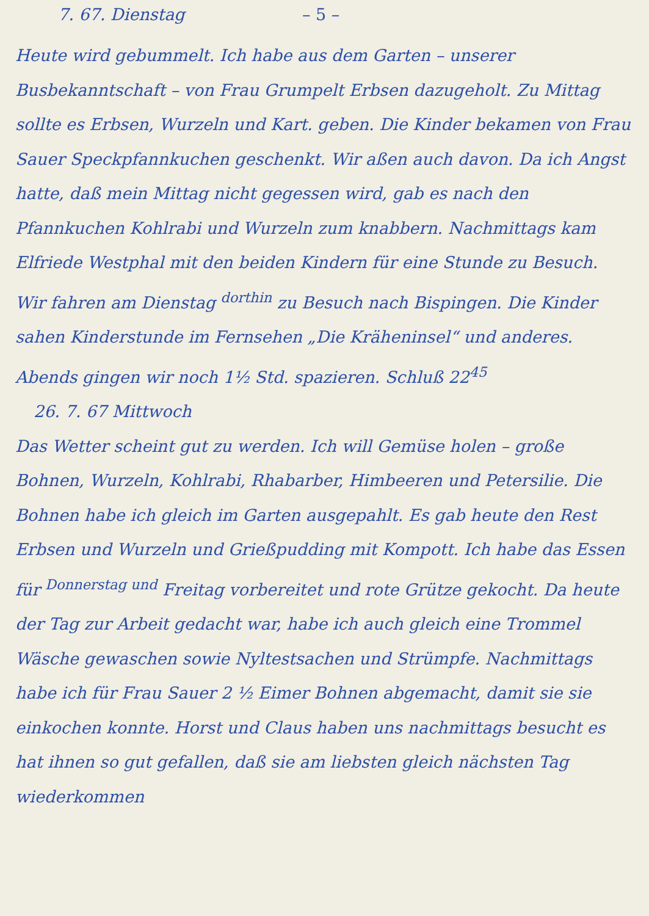7. 67. Dienstag – 5 –
Heute wird gebummelt. Ich habe aus dem Garten – unserer Busbekanntschaft – von Frau Grumpelt Erbsen dazugeholt. Zu Mittag sollte es Erbsen, Wurzeln und Kart. geben. Die Kinder bekamen von Frau Sauer Speckpfannkuchen geschenkt. Wir aßen auch davon. Da ich Angst hatte, daß mein Mittag nicht gegessen wird, gab es nach den Pfannkuchen Kohlrabi und Wurzeln zum knabbern. Nachmittags kam Elfriede Westphal mit den beiden Kindern für eine Stunde zu Besuch. Wir fahren am Dienstag <sup>dorthin</sup> zu Besuch nach Bispingen. Die Kinder sahen Kinderstunde im Fernsehen „Die Kräheninsel“ und anderes. Abends gingen wir noch 1½ Std. spazieren. Schluß 22<sup>45</sup>
26. 7. 67 Mittwoch
Das Wetter scheint gut zu werden. Ich will Gemüse holen – große Bohnen, Wurzeln, Kohlrabi, Rhabarber, Himbeeren und Petersilie. Die Bohnen habe ich gleich im Garten ausgepahlt. Es gab heute den Rest Erbsen und Wurzeln und Grießpudding mit Kompott. Ich habe das Essen für <sup>Donnerstag und</sup> Freitag vorbereitet und rote Grütze gekocht. Da heute der Tag zur Arbeit gedacht war, habe ich auch gleich eine Trommel Wäsche gewaschen sowie Nyltestsachen und Strümpfe. Nachmittags habe ich für Frau Sauer 2 ½ Eimer Bohnen abgemacht, damit sie sie einkochen konnte. Horst und Claus haben uns nachmittags besucht es hat ihnen so gut gefallen, daß sie am liebsten gleich nächsten Tag wiederkommen